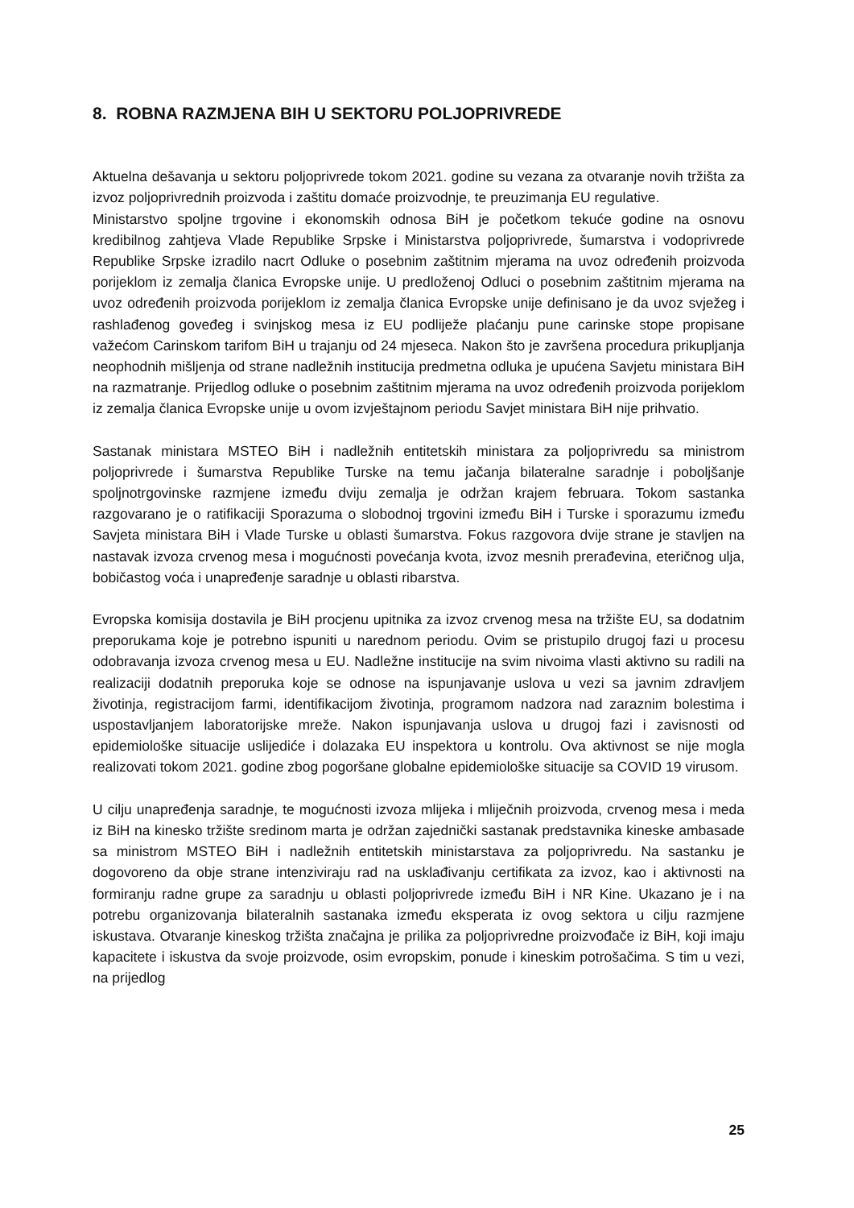8. ROBNA RAZMJENA BIH U SEKTORU POLJOPRIVREDE
Aktuelna dešavanja u sektoru poljoprivrede tokom 2021. godine su vezana za otvaranje novih tržišta za izvoz poljoprivrednih proizvoda i zaštitu domaće proizvodnje, te preuzimanja EU regulative.
Ministarstvo spoljne trgovine i ekonomskih odnosa BiH je početkom tekuće godine na osnovu kredibilnog zahtjeva Vlade Republike Srpske i Ministarstva poljoprivrede, šumarstva i vodoprivrede Republike Srpske izradilo nacrt Odluke o posebnim zaštitnim mjerama na uvoz određenih proizvoda porijeklom iz zemalja članica Evropske unije. U predloženoj Odluci o posebnim zaštitnim mjerama na uvoz određenih proizvoda porijeklom iz zemalja članica Evropske unije definisano je da uvoz svježeg i rashlađenog goveđeg i svinjskog mesa iz EU podliježe plaćanju pune carinske stope propisane važećom Carinskom tarifom BiH u trajanju od 24 mjeseca. Nakon što je završena procedura prikupljanja neophodnih mišljenja od strane nadležnih institucija predmetna odluka je upućena Savjetu ministara BiH na razmatranje. Prijedlog odluke o posebnim zaštitnim mjerama na uvoz određenih proizvoda porijeklom iz zemalja članica Evropske unije u ovom izvještajnom periodu Savjet ministara BiH nije prihvatio.
Sastanak ministara MSTEO BiH i nadležnih entitetskih ministara za poljoprivredu sa ministrom poljoprivrede i šumarstva Republike Turske na temu jačanja bilateralne saradnje i poboljšanje spoljnotrgovinske razmjene između dviju zemalja je održan krajem februara. Tokom sastanka razgovarano je o ratifikaciji Sporazuma o slobodnoj trgovini između BiH i Turske i sporazumu između Savjeta ministara BiH i Vlade Turske u oblasti šumarstva. Fokus razgovora dvije strane je stavljen na nastavak izvoza crvenog mesa i mogućnosti povećanja kvota, izvoz mesnih prerađevina, eteričnog ulja, bobičastog voća i unapređenje saradnje u oblasti ribarstva.
Evropska komisija dostavila je BiH procjenu upitnika za izvoz crvenog mesa na tržište EU, sa dodatnim preporukama koje je potrebno ispuniti u narednom periodu. Ovim se pristupilo drugoj fazi u procesu odobravanja izvoza crvenog mesa u EU. Nadležne institucije na svim nivoima vlasti aktivno su radili na realizaciji dodatnih preporuka koje se odnose na ispunjavanje uslova u vezi sa javnim zdravljem životinja, registracijom farmi, identifikacijom životinja, programom nadzora nad zaraznim bolestima i uspostavljanjem laboratorijske mreže. Nakon ispunjavanja uslova u drugoj fazi i zavisnosti od epidemiološke situacije uslijediće i dolazaka EU inspektora u kontrolu. Ova aktivnost se nije mogla realizovati tokom 2021. godine zbog pogoršane globalne epidemiološke situacije sa COVID 19 virusom.
U cilju unapređenja saradnje, te mogućnosti izvoza mlijeka i mliječnih proizvoda, crvenog mesa i meda iz BiH na kinesko tržište sredinom marta je održan zajednički sastanak predstavnika kineske ambasade sa ministrom MSTEO BiH i nadležnih entitetskih ministarstava za poljoprivredu. Na sastanku je dogovoreno da obje strane intenziviraju rad na usklađivanju certifikata za izvoz, kao i aktivnosti na formiranju radne grupe za saradnju u oblasti poljoprivrede između BiH i NR Kine. Ukazano je i na potrebu organizovanja bilateralnih sastanaka između eksperata iz ovog sektora u cilju razmjene iskustava. Otvaranje kineskog tržišta značajna je prilika za poljoprivredne proizvođače iz BiH, koji imaju kapacitete i iskustva da svoje proizvode, osim evropskim, ponude i kineskim potrošačima. S tim u vezi, na prijedlog
25